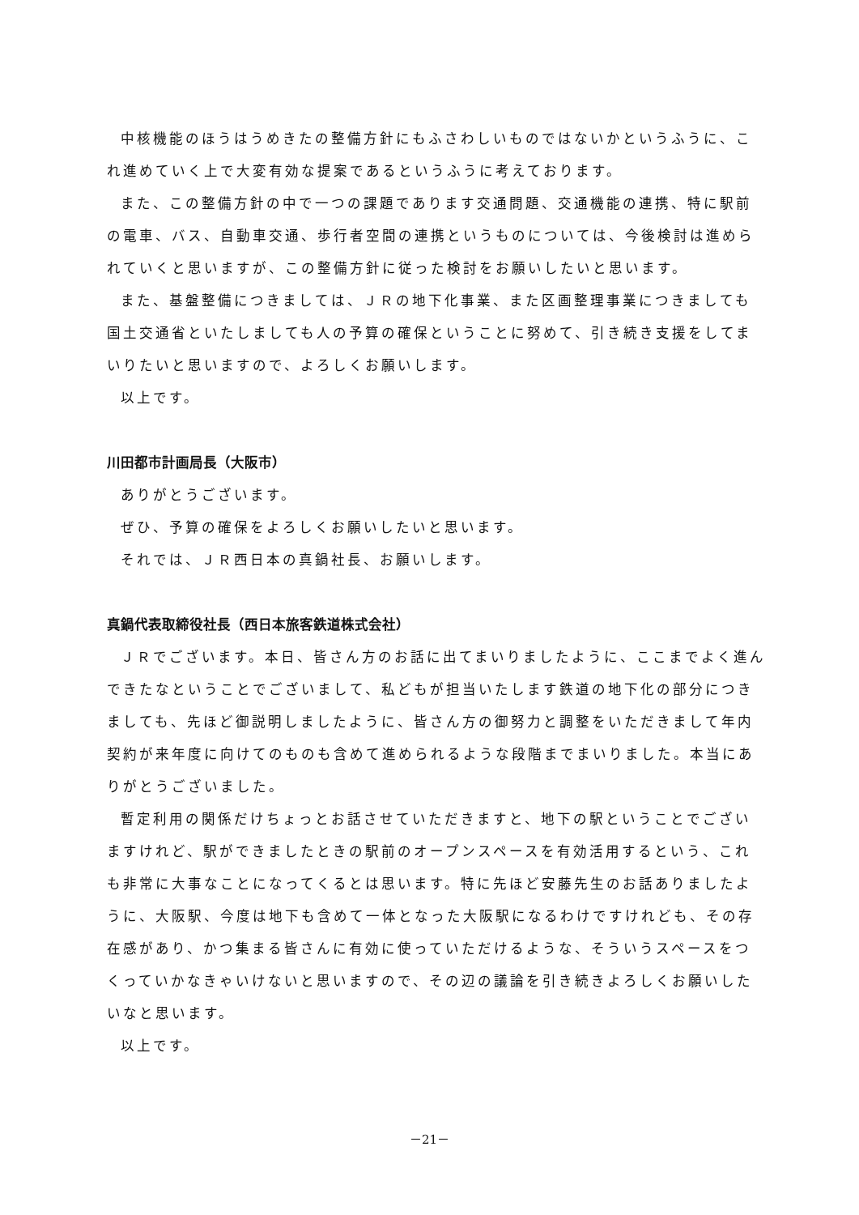中核機能のほうはうめきたの整備方針にもふさわしいものではないかというふうに、これ進めていく上で大変有効な提案であるというふうに考えております。
また、この整備方針の中で一つの課題であります交通問題、交通機能の連携、特に駅前の電車、バス、自動車交通、歩行者空間の連携というものについては、今後検討は進められていくと思いますが、この整備方針に従った検討をお願いしたいと思います。
また、基盤整備につきましては、ＪＲの地下化事業、また区画整理事業につきましても国土交通省といたしましても人の予算の確保ということに努めて、引き続き支援をしてまいりたいと思いますので、よろしくお願いします。
以上です。
川田都市計画局長（大阪市）
ありがとうございます。
ぜひ、予算の確保をよろしくお願いしたいと思います。
それでは、ＪＲ西日本の真鍋社長、お願いします。
真鍋代表取締役社長（西日本旅客鉄道株式会社）
ＪＲでございます。本日、皆さん方のお話に出てまいりましたように、ここまでよく進んできたなということでございまして、私どもが担当いたします鉄道の地下化の部分につきましても、先ほど御説明しましたように、皆さん方の御努力と調整をいただきまして年内契約が来年度に向けてのものも含めて進められるような段階までまいりました。本当にありがとうございました。
暫定利用の関係だけちょっとお話させていただきますと、地下の駅ということでございますけれど、駅ができましたときの駅前のオープンスペースを有効活用するという、これも非常に大事なことになってくるとは思います。特に先ほど安藤先生のお話ありましたように、大阪駅、今度は地下も含めて一体となった大阪駅になるわけですけれども、その存在感があり、かつ集まる皆さんに有効に使っていただけるような、そういうスペースをつくっていかなきゃいけないと思いますので、その辺の議論を引き続きよろしくお願いしたいなと思います。
以上です。
－21－